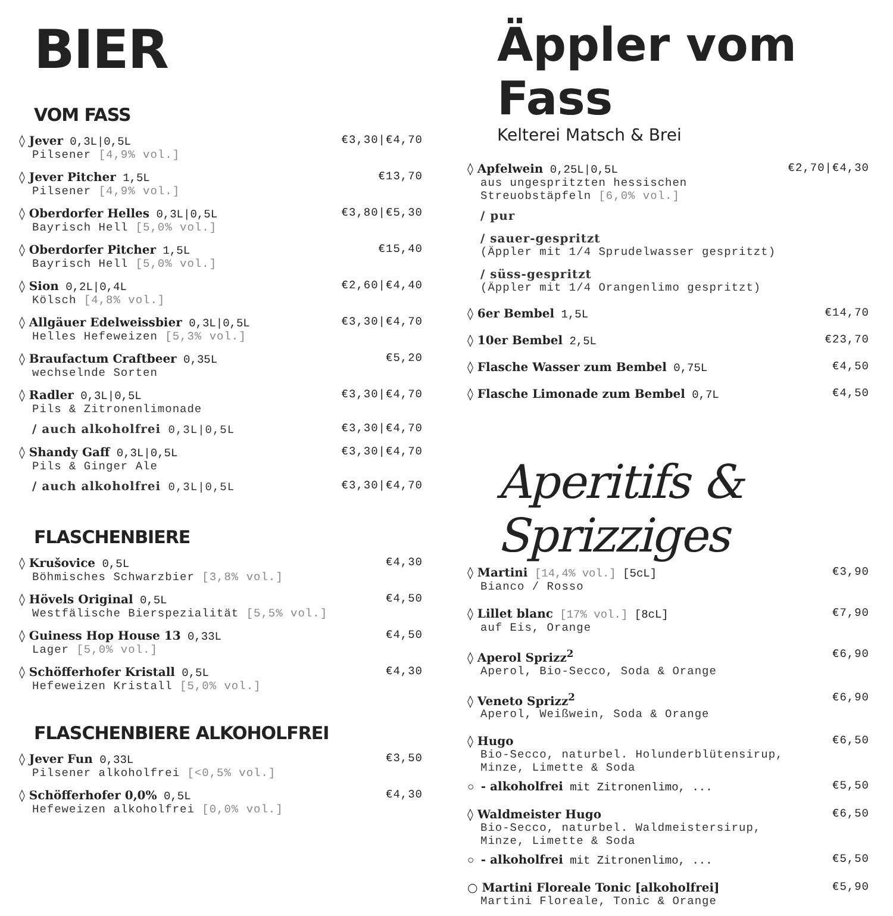BIER
VOM FASS
◊ Jever 0,3L|0,5L €3,30|€4,70
Pilsener [4,9% vol.]
◊ Jever Pitcher 1,5L €13,70
Pilsener [4,9% vol.]
◊ Oberdorfer Helles 0,3L|0,5L €3,80|€5,30
Bayrisch Hell [5,0% vol.]
◊ Oberdorfer Pitcher 1,5L €15,40
Bayrisch Hell [5,0% vol.]
◊ Sion 0,2L|0,4L €2,60|€4,40
Kölsch [4,8% vol.]
◊ Allgäuer Edelweissbier 0,3L|0,5L €3,30|€4,70
Helles Hefeweizen [5,3% vol.]
◊ Braufactum Craftbeer 0,35L €5,20
wechselnde Sorten
◊ Radler 0,3L|0,5L €3,30|€4,70
Pils & Zitronenlimonade
/ auch alkoholfrei 0,3L|0,5L €3,30|€4,70
◊ Shandy Gaff 0,3L|0,5L €3,30|€4,70
Pils & Ginger Ale
/ auch alkoholfrei 0,3L|0,5L €3,30|€4,70
FLASCHENBIERE
◊ Krušovice 0,5L €4,30
Böhmisches Schwarzbier [3,8% vol.]
◊ Hövels Original 0,5L €4,50
Westfälische Bierspezialität [5,5% vol.]
◊ Guiness Hop House 13 0,33L €4,50
Lager [5,0% vol.]
◊ Schöfferhofer Kristall 0,5L €4,30
Hefeweizen Kristall [5,0% vol.]
FLASCHENBIERE ALKOHOLFREI
◊ Jever Fun 0,33L €3,50
Pilsener alkoholfrei [<0,5% vol.]
◊ Schöfferhofer 0,0% 0,5L €4,30
Hefeweizen alkoholfrei [0,0% vol.]
Äppler vom Fass
Kelterei Matsch & Brei
◊ Apfelwein 0,25L|0,5L €2,70|€4,30
aus ungespritzten hessischen
Streuobstäpfeln [6,0% vol.]
/ pur
/ sauer-gespritzt
(Äppler mit 1/4 Sprudelwasser gespritzt)
/ süss-gespritzt
(Äppler mit 1/4 Orangenlimo gespritzt)
◊ 6er Bembel 1,5L €14,70
◊ 10er Bembel 2,5L €23,70
◊ Flasche Wasser zum Bembel 0,75L €4,50
◊ Flasche Limonade zum Bembel 0,7L €4,50
Aperitifs & Sprizziges
◊ Martini [14,4% vol.] [5cL] €3,90
Bianco / Rosso
◊ Lillet blanc [17% vol.] [8cL] €7,90
auf Eis, Orange
◊ Aperol Sprizz<sup>2</sup> €6,90
Aperol, Bio-Secco, Soda & Orange
◊ Veneto Sprizz<sup>2</sup> €6,90
Aperol, Weißwein, Soda & Orange
◊ Hugo €6,50
Bio-Secco, naturbel. Holunderblütensirup,
Minze, Limette & Soda
○ - alkoholfrei mit Zitronenlimo, ... €5,50
◊ Waldmeister Hugo €6,50
Bio-Secco, naturbel. Waldmeistersirup,
Minze, Limette & Soda
○ - alkoholfrei mit Zitronenlimo, ... €5,50
○ Martini Floreale Tonic [alkoholfrei] €5,90
Martini Floreale, Tonic & Orange